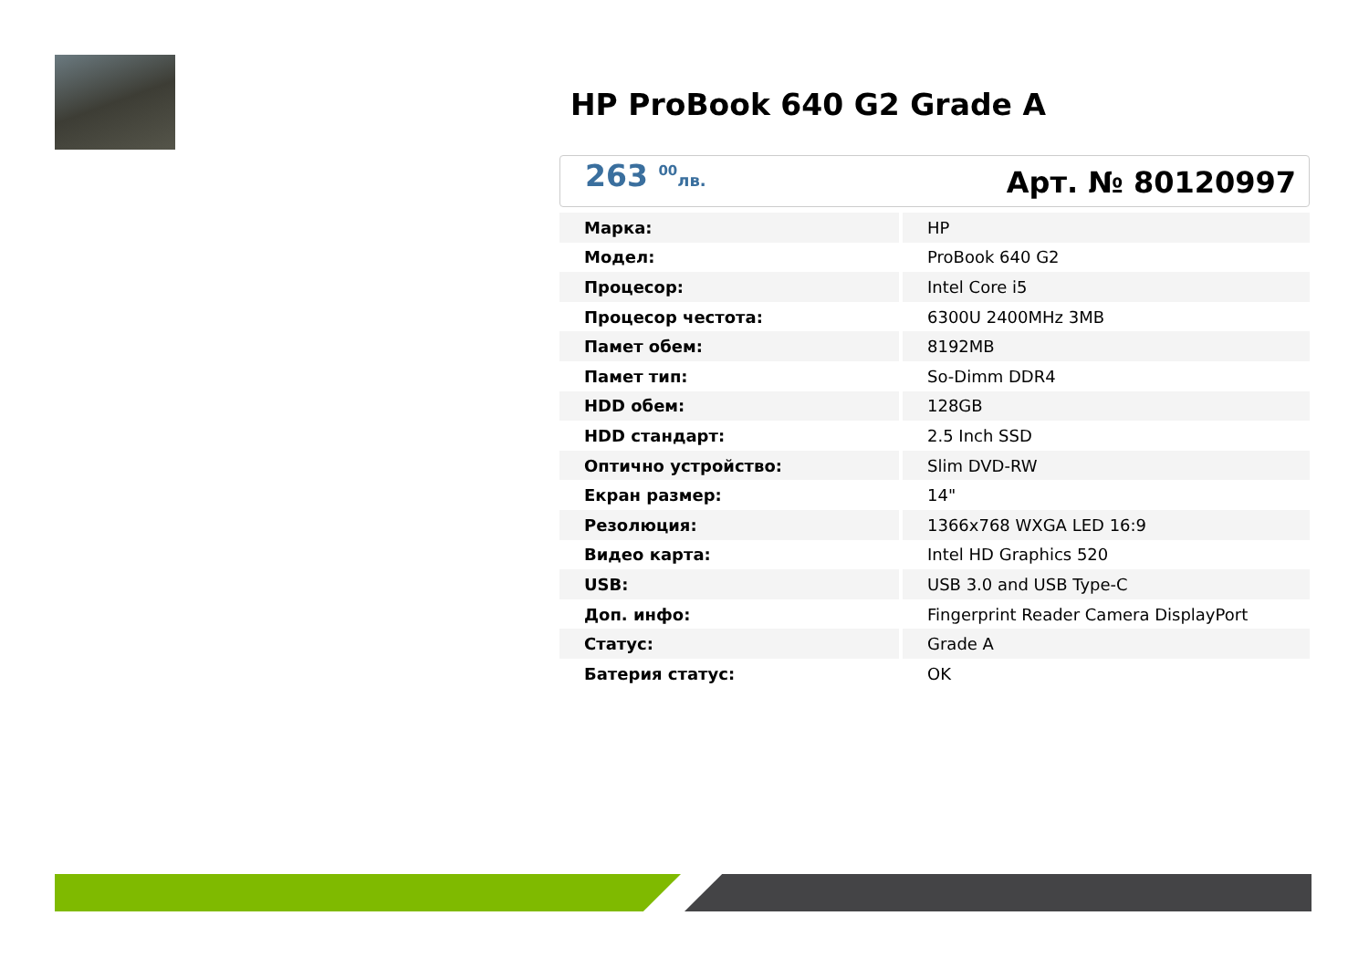HP ProBook 640 G2 Grade A
263 <sup>00</sup>лв.
Арт. № 80120997
| Марка: | HP |
| Модел: | ProBook 640 G2 |
| Процесор: | Intel Core i5 |
| Процесор честота: | 6300U 2400MHz 3MB |
| Памет обем: | 8192MB |
| Памет тип: | So-Dimm DDR4 |
| HDD обем: | 128GB |
| HDD стандарт: | 2.5 Inch SSD |
| Оптично устройство: | Slim DVD-RW |
| Екран размер: | 14" |
| Резолюция: | 1366x768 WXGA LED 16:9 |
| Видео карта: | Intel HD Graphics 520 |
| USB: | USB 3.0 and USB Type-C |
| Доп. инфо: | Fingerprint Reader Camera DisplayPort |
| Статус: | Grade A |
| Батерия статус: | OK |